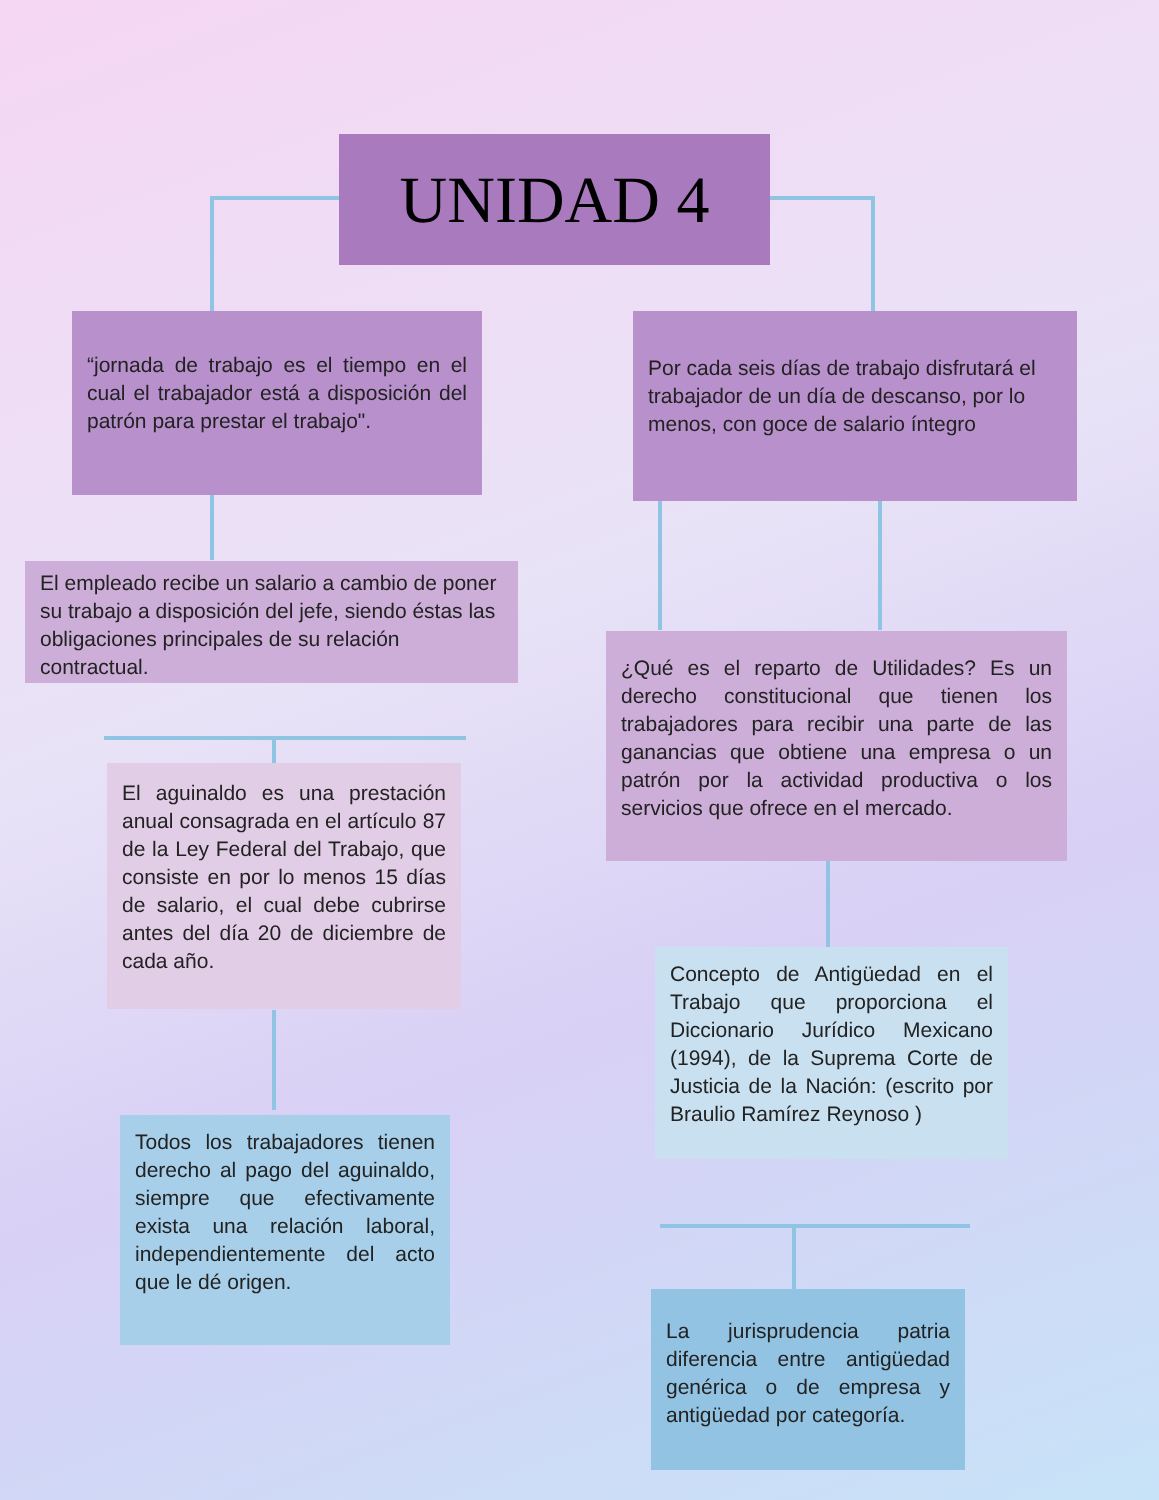UNIDAD 4
“jornada de trabajo es el tiempo en el cual el trabajador está a disposición del patrón para prestar el trabajo".
Por cada seis días de trabajo disfrutará el trabajador de un día de descanso, por lo menos, con goce de salario íntegro
El empleado recibe un salario a cambio de poner su trabajo a disposición del jefe, siendo éstas las obligaciones principales de su relación contractual.
¿Qué es el reparto de Utilidades? Es un derecho constitucional que tienen los trabajadores para recibir una parte de las ganancias que obtiene una empresa o un patrón por la actividad productiva o los servicios que ofrece en el mercado.
El aguinaldo es una prestación anual consagrada en el artículo 87 de la Ley Federal del Trabajo, que consiste en por lo menos 15 días de salario, el cual debe cubrirse antes del día 20 de diciembre de cada año.
Concepto de Antigüedad en el Trabajo que proporciona el Diccionario Jurídico Mexicano (1994), de la Suprema Corte de Justicia de la Nación: (escrito por Braulio Ramírez Reynoso )
Todos los trabajadores tienen derecho al pago del aguinaldo, siempre que efectivamente exista una relación laboral, independientemente del acto que le dé origen.
La jurisprudencia patria diferencia entre antigüedad genérica o de empresa y antigüedad por categoría.